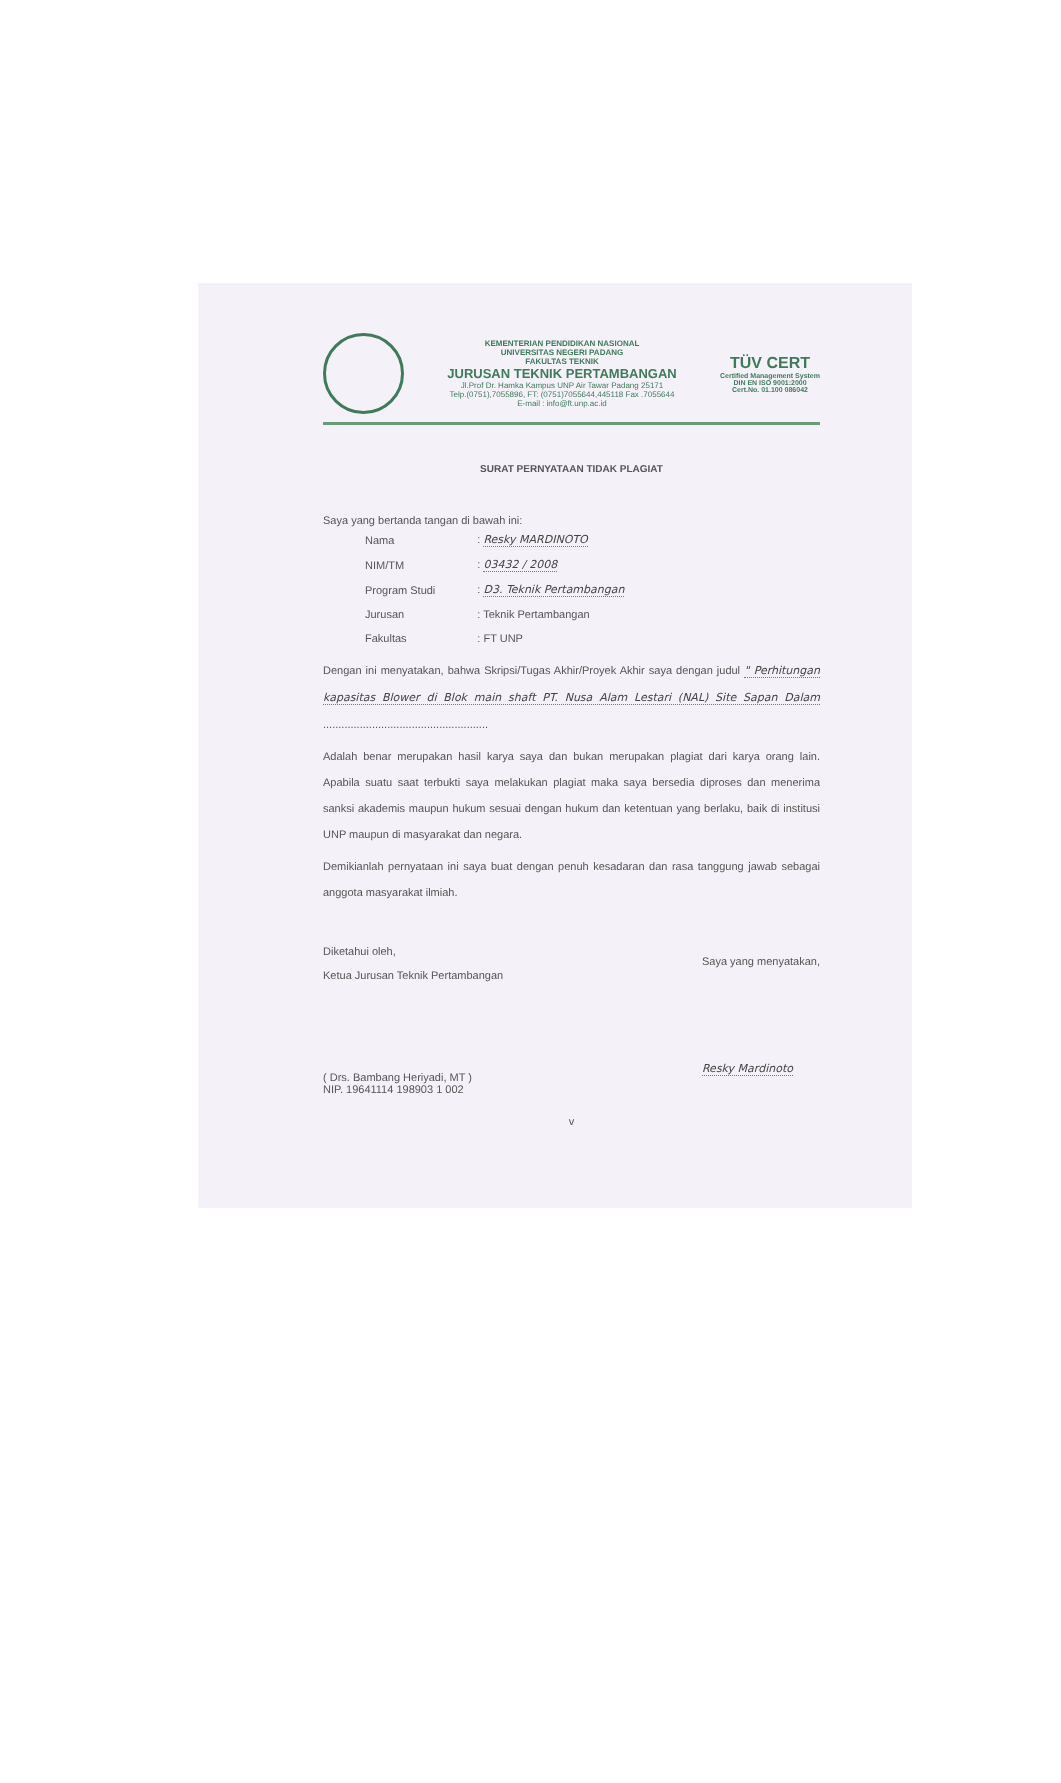KEMENTERIAN PENDIDIKAN NASIONAL
UNIVERSITAS NEGERI PADANG
FAKULTAS TEKNIK
JURUSAN TEKNIK PERTAMBANGAN
Jl.Prof Dr. Hamka Kampus UNP Air Tawar Padang 25171
Telp.(0751),7055896, FT: (0751)7055644,445118 Fax .7055644
E-mail : info@ft.unp.ac.id
TÜV CERT
Certified Management System
DIN EN ISO 9001:2000
Cert.No. 01.100 086042
SURAT PERNYATAAN TIDAK PLAGIAT
Saya yang bertanda tangan di bawah ini:
| Nama | : Resky MARDINOTO |
| NIM/TM | : 03432 / 2008 |
| Program Studi | : D3. Teknik Pertambangan |
| Jurusan | : Teknik Pertambangan |
| Fakultas | : FT UNP |
Dengan ini menyatakan, bahwa Skripsi/Tugas Akhir/Proyek Akhir saya dengan judul " Perhitungan kapasitas Blower di Blok main shaft PT. Nusa Alam Lestari (NAL) Site Sapan Dalam ......................................................
Adalah benar merupakan hasil karya saya dan bukan merupakan plagiat dari karya orang lain. Apabila suatu saat terbukti saya melakukan plagiat maka saya bersedia diproses dan menerima sanksi akademis maupun hukum sesuai dengan hukum dan ketentuan yang berlaku, baik di institusi UNP maupun di masyarakat dan negara.
Demikianlah pernyataan ini saya buat dengan penuh kesadaran dan rasa tanggung jawab sebagai anggota masyarakat ilmiah.
Diketahui oleh,
Ketua Jurusan Teknik Pertambangan
( Drs. Bambang Heriyadi, MT )
NIP. 19641114 198903 1 002
Saya yang menyatakan,
Resky Mardinoto
v